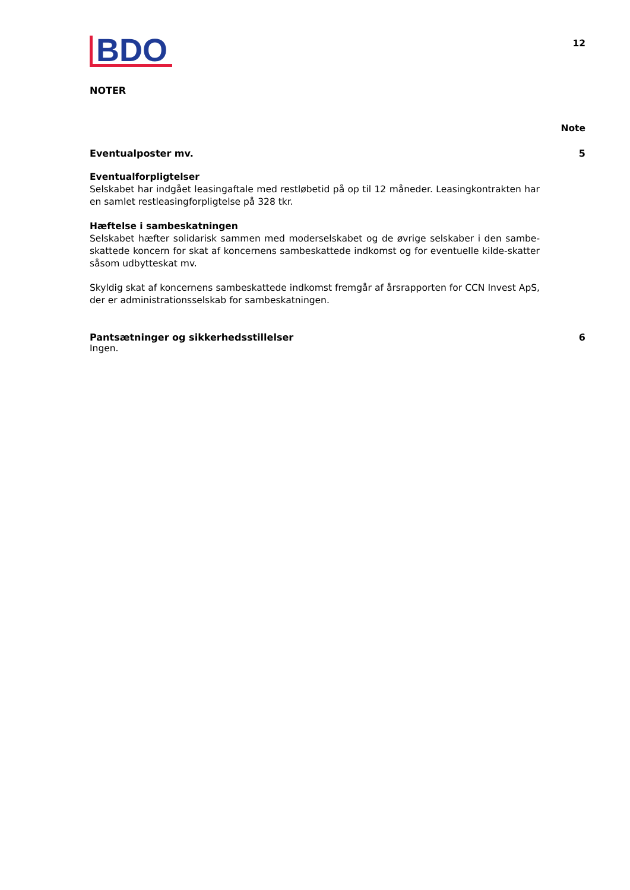BDO
12
NOTER
Note
Eventualposter mv. 5
Eventualforpligtelser
Selskabet har indgået leasingaftale med restløbetid på op til 12 måneder. Leasingkontrakten har en samlet restleasingforpligtelse på 328 tkr.
Hæftelse i sambeskatningen
Selskabet hæfter solidarisk sammen med moderselskabet og de øvrige selskaber i den sambe-skattede koncern for skat af koncernens sambeskattede indkomst og for eventuelle kilde-skatter såsom udbytteskat mv.
Skyldig skat af koncernens sambeskattede indkomst fremgår af årsrapporten for CCN Invest ApS, der er administrationsselskab for sambeskatningen.
Pantsætninger og sikkerhedsstillelser 6
Ingen.